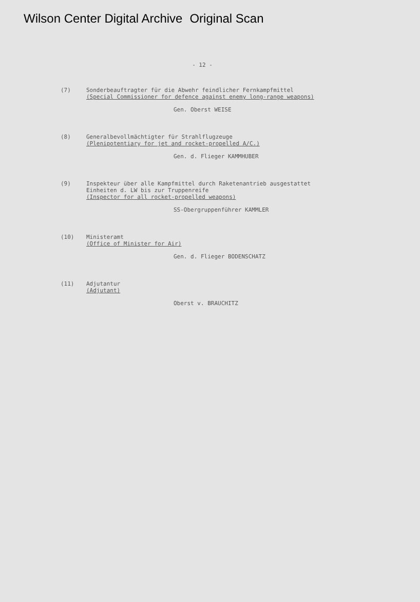Wilson Center Digital Archive Original Scan
- 12 -
(7)
Sonderbeauftragter für die Abwehr feindlicher Fernkampfmittel
(Special Commissioner for defence against enemy long-range weapons)
Gen. Oberst WEISE
(8)
Generalbevollmächtigter für Strahlflugzeuge
(Plenipotentiary for jet and rocket-propelled A/C.)
Gen. d. Flieger KAMMHUBER
(9)
Inspekteur über alle Kampfmittel durch Raketenantrieb ausgestattet Einheiten d. LW bis zur Truppenreife
(Inspector for all rocket-propelled weapons)
SS-Obergruppenführer KAMMLER
(10)
Ministeramt
(Office of Minister for Air)
Gen. d. Flieger BODENSCHATZ
(11)
Adjutantur
(Adjutant)
Oberst v. BRAUCHITZ